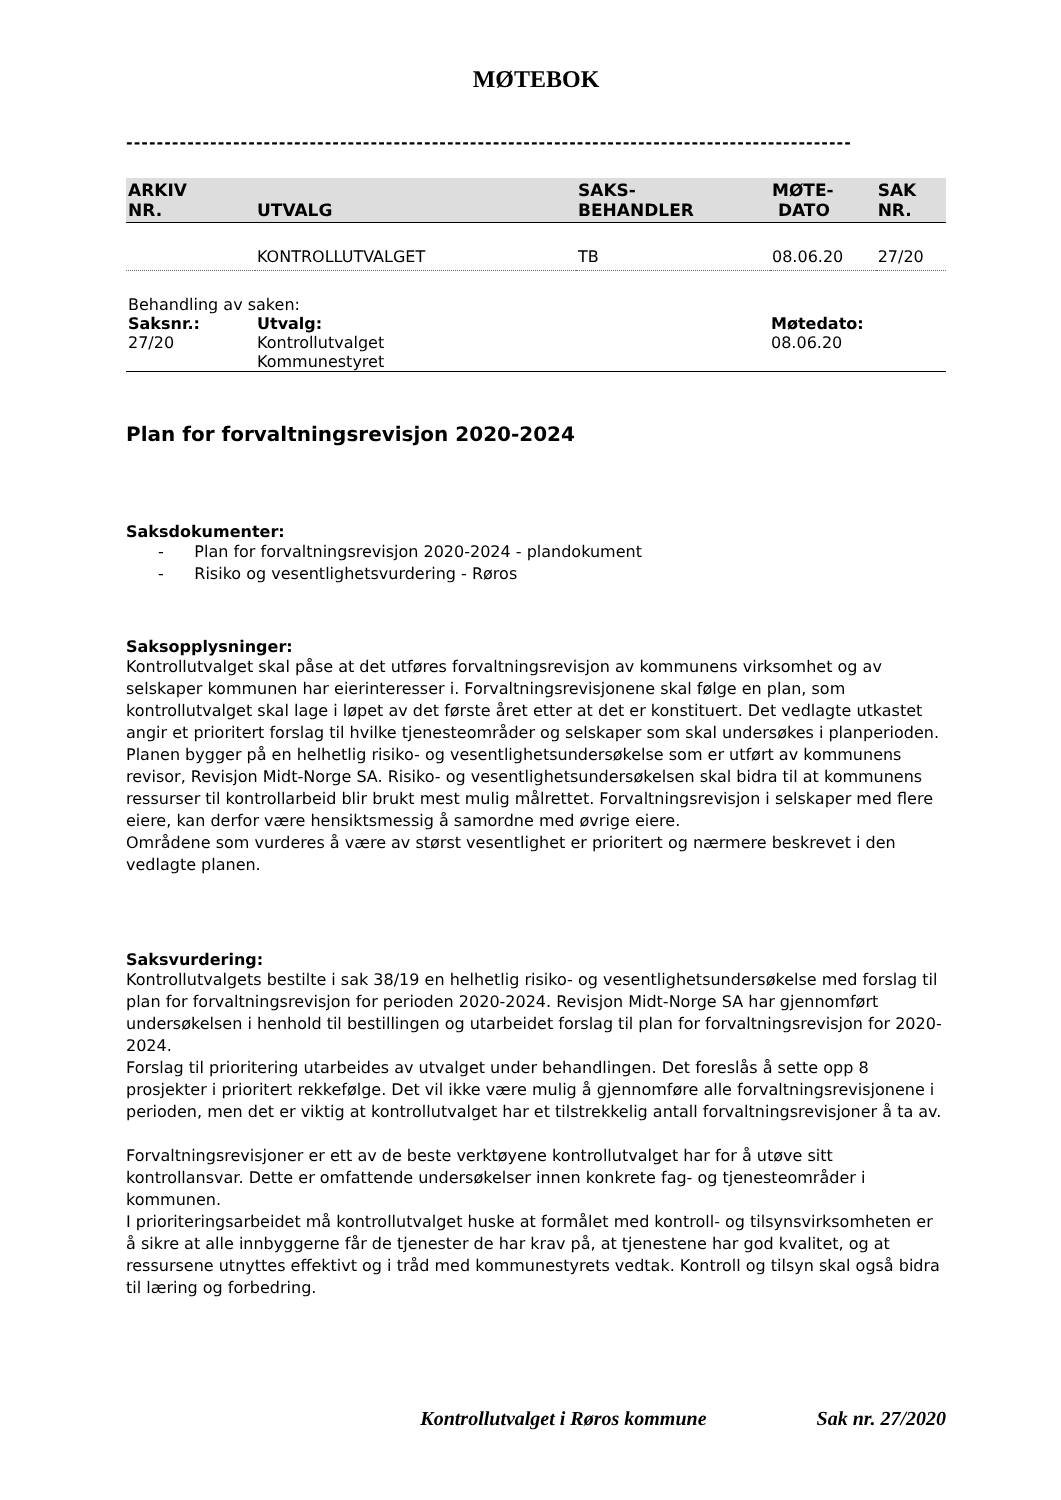MØTEBOK
-----------------------------------------------------------------------------------------------
| ARKIV NR. | UTVALG | SAKS- BEHANDLER | MØTE- DATO | SAK NR. |
| --- | --- | --- | --- | --- |
| | KONTROLLUTVALGET | TB | 08.06.20 | 27/20 |
| Behandling av saken: | | |
| Saksnr.: | Utvalg: | Møtedato: |
| 27/20 | Kontrollutvalget Kommunestyret | 08.06.20 |
Plan for forvaltningsrevisjon 2020-2024
Saksdokumenter:
- Plan for forvaltningsrevisjon 2020-2024 - plandokument
- Risiko og vesentlighetsvurdering - Røros
Saksopplysninger:
Kontrollutvalget skal påse at det utføres forvaltningsrevisjon av kommunens virksomhet og av selskaper kommunen har eierinteresser i. Forvaltningsrevisjonene skal følge en plan, som kontrollutvalget skal lage i løpet av det første året etter at det er konstituert. Det vedlagte utkastet angir et prioritert forslag til hvilke tjenesteområder og selskaper som skal undersøkes i planperioden. Planen bygger på en helhetlig risiko- og vesentlighetsundersøkelse som er utført av kommunens revisor, Revisjon Midt-Norge SA. Risiko- og vesentlighetsundersøkelsen skal bidra til at kommunens ressurser til kontrollarbeid blir brukt mest mulig målrettet. Forvaltningsrevisjon i selskaper med flere eiere, kan derfor være hensiktsmessig å samordne med øvrige eiere.
Områdene som vurderes å være av størst vesentlighet er prioritert og nærmere beskrevet i den vedlagte planen.
Saksvurdering:
Kontrollutvalgets bestilte i sak 38/19 en helhetlig risiko- og vesentlighetsundersøkelse med forslag til plan for forvaltningsrevisjon for perioden 2020-2024. Revisjon Midt-Norge SA har gjennomført undersøkelsen i henhold til bestillingen og utarbeidet forslag til plan for forvaltningsrevisjon for 2020-2024.
Forslag til prioritering utarbeides av utvalget under behandlingen. Det foreslås å sette opp 8 prosjekter i prioritert rekkefølge. Det vil ikke være mulig å gjennomføre alle forvaltningsrevisjonene i perioden, men det er viktig at kontrollutvalget har et tilstrekkelig antall forvaltningsrevisjoner å ta av.
Forvaltningsrevisjoner er ett av de beste verktøyene kontrollutvalget har for å utøve sitt kontrollansvar. Dette er omfattende undersøkelser innen konkrete fag- og tjenesteområder i kommunen.
I prioriteringsarbeidet må kontrollutvalget huske at formålet med kontroll- og tilsynsvirksomheten er å sikre at alle innbyggerne får de tjenester de har krav på, at tjenestene har god kvalitet, og at ressursene utnyttes effektivt og i tråd med kommunestyrets vedtak. Kontroll og tilsyn skal også bidra til læring og forbedring.
Kontrollutvalget i Røros kommune Sak nr. 27/2020